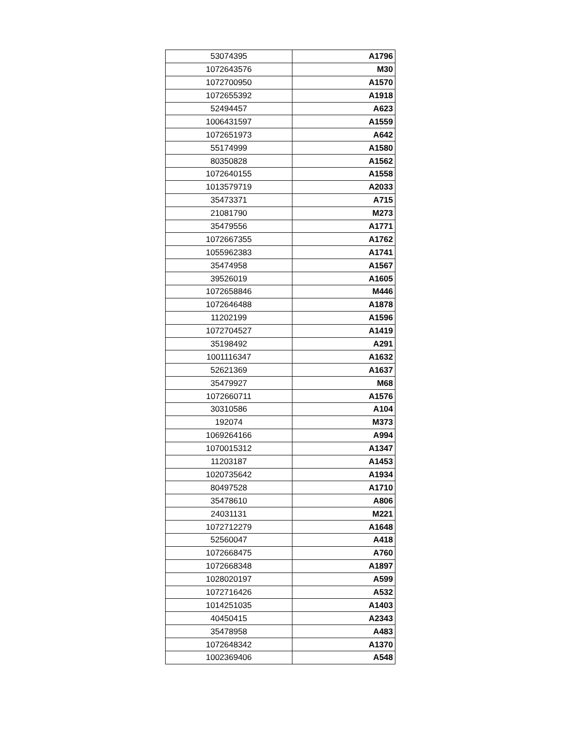| 53074395 | A1796 |
| 1072643576 | M30 |
| 1072700950 | A1570 |
| 1072655392 | A1918 |
| 52494457 | A623 |
| 1006431597 | A1559 |
| 1072651973 | A642 |
| 55174999 | A1580 |
| 80350828 | A1562 |
| 1072640155 | A1558 |
| 1013579719 | A2033 |
| 35473371 | A715 |
| 21081790 | M273 |
| 35479556 | A1771 |
| 1072667355 | A1762 |
| 1055962383 | A1741 |
| 35474958 | A1567 |
| 39526019 | A1605 |
| 1072658846 | M446 |
| 1072646488 | A1878 |
| 11202199 | A1596 |
| 1072704527 | A1419 |
| 35198492 | A291 |
| 1001116347 | A1632 |
| 52621369 | A1637 |
| 35479927 | M68 |
| 1072660711 | A1576 |
| 30310586 | A104 |
| 192074 | M373 |
| 1069264166 | A994 |
| 1070015312 | A1347 |
| 11203187 | A1453 |
| 1020735642 | A1934 |
| 80497528 | A1710 |
| 35478610 | A806 |
| 24031131 | M221 |
| 1072712279 | A1648 |
| 52560047 | A418 |
| 1072668475 | A760 |
| 1072668348 | A1897 |
| 1028020197 | A599 |
| 1072716426 | A532 |
| 1014251035 | A1403 |
| 40450415 | A2343 |
| 35478958 | A483 |
| 1072648342 | A1370 |
| 1002369406 | A548 |